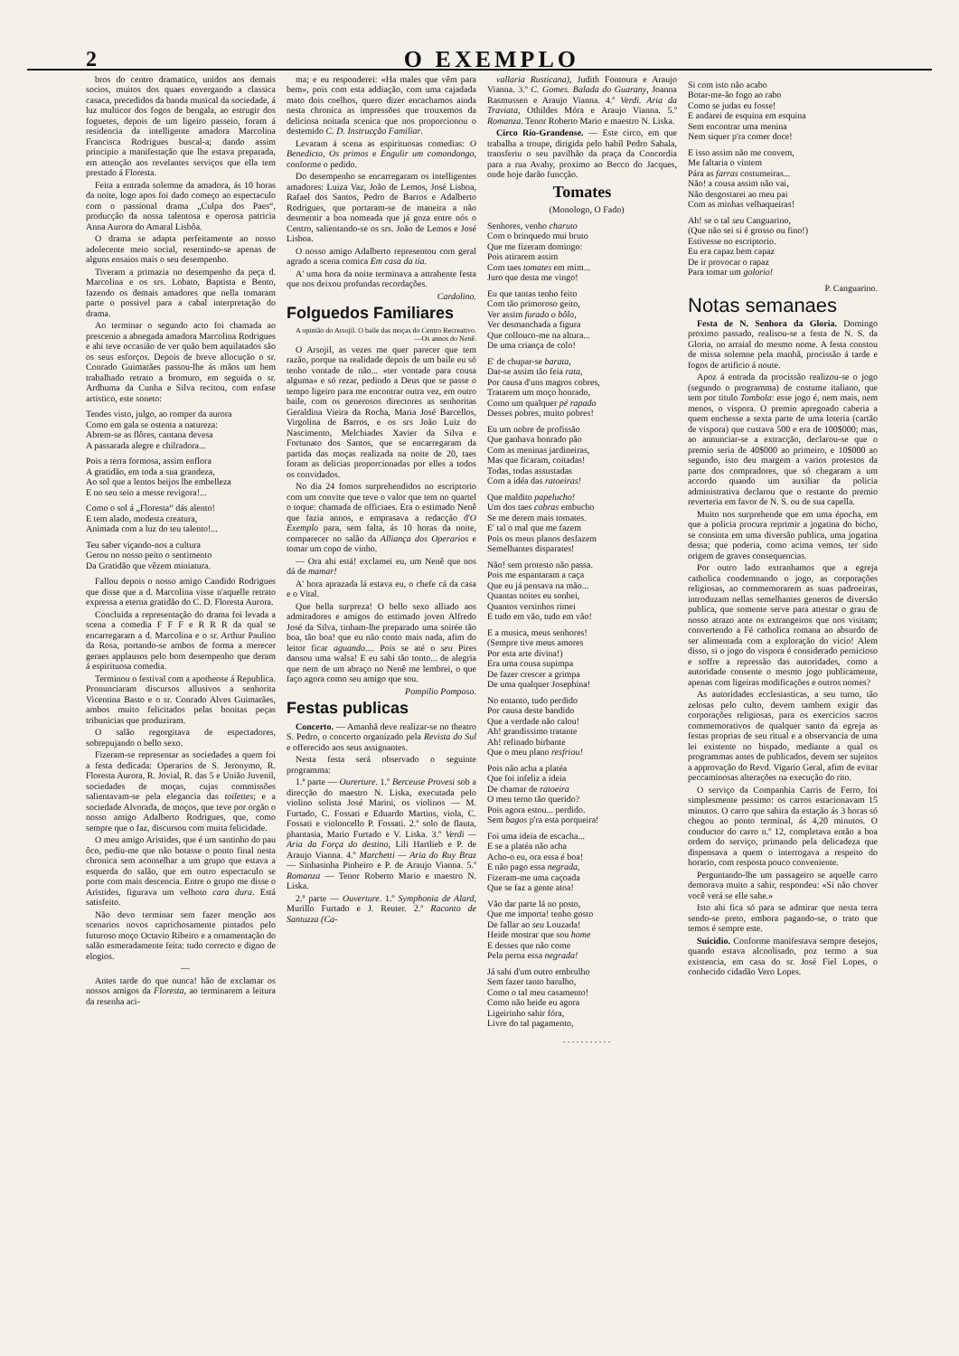2 O EXEMPLO
bros do centro dramatico, unidos aos demais socios, muitos dos quaes envergando a classica casaca, precedidos da banda musical da sociedade, á luz multicor dos fogos de bengala, ao estrugir dos foguetes, depois de um ligeiro passeio, foram á residencia da intelligente amadora Marcolina Francisca Rodrigues buscal-a; dando assim principio a manifestação que lhe estava preparada, em attenção aos revelantes serviços que ella tem prestado á Floresta.
Feita a entrada solemne da amadora, ás 10 horas da noite, logo apos foi dado começo ao espectaculo com o passional drama „Culpa dos Paes“, producção da nossa talentosa e operosa patricia Anna Aurora do Amaral Lisbôa.
O drama se adapta perfeitamente ao nosso adolecente meio social, resentindo-se apenas de alguns ensaios mais o seu desempenho.
Tiveram a primazia no desempenho da peça d. Marcolina e os srs. Lobato, Baptista e Bento, fazendo os demais amadores que nella tomaram parte o possivel para a cabal interpretação do drama.
Ao terminar o segundo acto foi chamada ao prescenio a abnegada amadora Marcolina Rodrigues e ahi teve occasião de ver quão bem aquilatados são os seus esforços. Depois de breve allocução o sr. Conrado Guimarães passou-lhe ás mãos um bem trabalhado retrato a bromuro, em seguida o sr. Ardhuma da Cunha e Silva recitou, com enfase artistico, este soneto:
Tendes visto, julgo, ao romper da aurora
Como em gala se ostenta a natureza:
Abrem-se as flôres, cantana devesa
A passarada alegre e chilradora...
Pois a terra formosa, assim enflora
A gratidão, em toda a sua grandeza,
Ao sol que a lentos beijos lhe embelleza
E no seu seio a messe revigora!...
Como o sol á „Floresta“ dás alento!
E tem alado, modesta creatura,
Animada com a luz do teu talento!...
Teu saber viçando-nos a cultura
Gerou no nosso peito o sentimento
Da Gratidão que vêzem miniatura.
Fallou depois o nosso amigo Candido Rodrigues que disse que a d. Marcolina visse n'aquelle retrato expressa a eterna gratidão do C. D. Floresta Aurora.
Concluida a representação do drama foi levada a scena a comedia F F F e R R R da qual se encarregaram a d. Marcolina e o sr. Arthur Paulino da Rosa, portando-se ambos de forma a merecer geraes applausos pelo bom desempenho que deram á espirituosa comedia.
Terminou o festival com a apotheose á Republica. Pronunciaram discursos allusivos a senhorita Vicentina Basto e o sr. Conrado Alves Guimarães, ambos muito felicitados pelas bonitas peças tribunicias que produziram.
O salão regorgitava de espectadores, sobrepujando o bello sexo.
Fizeram-se representar as sociedades a quem foi a festa dedicada: Operarios de S. Jeronymo, R. Floresta Aurora, R. Jovial, R. das 5 e União Juvenil, sociedades de moças, cujas commissões salientavam-se pela elegancia das toilettes; e a sociedade Alvorada, de moços, que teve por orgão o nosso amigo Adalberto Rodrigues, que, como sempre que o faz, discursou com muita felicidade.
O meu amigo Aristides, que é um santinho do pau ôco, pediu-me que não botasse o ponto final nesta chronica sem aconselhar a um grupo que estava a esquerda do salão, que em outro espectaculo se porte com mais descencia. Entre o grupo me disse o Aristides, figurava um velhoto cara dura. Está satisfeito.
Não devo terminar sem fazer menção aos scenarios novos caprichosamente pintados pelo futuroso moço Octavio Ribeiro e a ornamentação do salão esmeradamente feita: tudo correcto e digno de elogios.
—
Antes tarde do que nunca! hão de exclamar os nossos amigos da Floresta, ao terminarem a leitura da resenha aci-
ma; e eu responderei: «Ha males que vêm para bem», pois com esta addiação, com uma cajadada mato dois coelhos, quero dizer encachamos ainda nesta chronica as impressões que trouxemos da deliciosa noitada scenica que nos proporcionou o destemido C. D. Instrucção Familiar.
Levaram á scena as espirituosas comedias: O Benedicto, Os primos e Engulir um comondongo, conforme o pedido.
Do desempenho se encarregaram os intelligentes amadores: Luiza Vaz, João de Lemos, José Lisboa, Rafael dos Santos, Pedro de Barros e Adalberto Rodrigues, que portaram-se de maneira a não desmentir a boa nomeada que já goza entre nós o Centro, salientando-se os srs. João de Lemos e José Lisboa.
O nosso amigo Adalberto representou com geral agrado a scena comica Em casa da tia.
A' uma hora da noite terminava a attrahente festa que nos deixou profundas recordações.
Cardolino.
Folguedos Familiares
A opinião do Arsojil. O baile das moças do Centro Recreativo.—Os annos do Nenê.
O Arsojil, as vezes me quer parecer que tem razão, porque na realidade depois de um baile eu só tenho vontade de não... «ter vontade para cousa alguma» e só rezar, pedindo a Deus que se passe o tempo ligeiro para me encontrar outra vez, em outro baile, com os generosos directores as senhoritas Geraldina Vieira da Rocha, Maria José Barcellos, Virgolina de Barros, e os srs João Luiz do Nascimento, Melchiades Xavier da Silva e Fortunato dos Santos, que se encarregaram da partida das moças realizada na noite de 20, taes foram as delicias proporcionadas por elles a todos os convidados.
No dia 24 fomos surprehendidos no escriptorio com um convite que teve o valor que tem no quartel o toque: chamada de officiaes. Era o estimado Nenê que fazia annos, e emprasava a redacção d'O Exemplo para, sem falta, ás 10 horas da noite, comparecer no salão da Alliança dos Operarios e tomar um copo de vinho.
— Ora ahi está! exclamei eu, um Nenê que nos dá de mamar!
A' hora aprazada lá estava eu, o chefe cá da casa e o Vital.
Que bella surpreza! O bello sexo alliado aos admiradores e amigos do estimado joven Alfredo José da Silva, tinham-lhe preparado uma soirée tão boa, tão boa! que eu não conto mais nada, afim do leitor ficar aguando.... Pois se até o seu Pires dansou uma walsa! E eu sahi tão tonto... de alegria que nem de um abraço no Nenê me lembrei, o que faço agora como seu amigo que sou.
Pompilio Pomposo.
Festas publicas
Concerto. — Amanhã deve realizar-se no theatro S. Pedro, o concerto organizado pela Revista do Sul e offerecido aos seus assignantes.
Nesta festa será observado o seguinte programma:
1.ª parte — Ourerture. 1.º Berceuse Provesi sob a direcção do maestro N. Liska, executada pelo violino solista José Marini, os violinos — M. Furtado, C. Fossati e Eduardo Martins, viola, C. Fossati e violoncello P. Fossati. 2.º solo de flauta, phantasia, Mario Furtado e V. Liska. 3.º Verdi — Aria da Força do destino, Lili Hartlieb e P. de Araujo Vianna. 4.º Marchetti — Aria do Ruy Braz — Sinhasinha Pinheiro e P. de Araujo Vianna. 5.º Romanza — Tenor Roberto Mario e maestro N. Liska.
2.ª parte — Ouverture. 1.º Symphonia de Alard, Murillo Furtado e J. Reuter. 2.º Raconto de Santuzza (Ca-
vallaria Rusticana), Judith Fontoura e Araujo Vianna. 3.º C. Gomes. Balada do Guarany, Joanna Rasmussen e Araujo Vianna. 4.º Verdi. Aria da Traviata, Othildes Móra e Araujo Vianna. 5.º Romanza. Tenor Roberto Mario e maestro N. Liska.
Circo Rio-Grandense. — Este circo, em que trabalha a troupe, dirigida pelo habil Pedro Sabala, transferiu o seu pavilhão da praça da Concordia para a rua Avahy, proximo ao Becco do Jacques, onde hoje darão funcção.
Tomates
(Monologo, O Fado)
Senhores, venho charuto
Com o brinquedo mui bruto
Que me fizeram domingo:
Pois atirarem assim
Com taes tomates em mim...
Juro que desta me vingo!
Eu que tantas tenho feito
Com tão primoroso geito,
Ver assim furado o bôlo,
Ver desmanchada a figura
Que collouco-me na altura...
De uma criança de colo!
E' de chupar-se barata,
Dar-se assim tão feia rata,
Por causa d'uns magros cobres,
Tratarem um moço honrado,
Como um qualquer pé rapado
Desses pobres, muito pobres!
Eu um nobre de profissão
Que ganhava honrado pão
Com as meninas jardineiras,
Mas que ficaram, coitadas!
Todas, todas assustadas
Com a idéa das ratoeiras!
Que maldito papelucho!
Um dos taes cobras embucho
Se me derem mais tomates.
E' tal o mal que me fazem
Pois os meus planos desfazem
Semelhantes disparates!
Não! sem protesto não passa.
Pois me espantaram a caça
Que eu já pensava na mão...
Quantas noites eu sonhei,
Quantos versinhos rimei
E tudo em vão, tudo em vão!
E a musica, meus senhores!
(Sempre tive meus amores
Por esta arte divina!)
Era uma cousa supimpa
De fazer crescer a grimpa
De uma qualquer Josephina!
No entanto, tudo perdido
Por causa deste bandido
Que a verdade não calou!
Ah! grandissimo tratante
Ah! refinado birbante
Que o meu plano resfriou!
Pois não acha a platéa
Que foi infeliz a ideia
De chamar de ratoeira
O meu terno tão querido?
Pois agora estou... perdido.
Sem bagos p'ra esta porqueira!
Foi uma ideia de escacha...
E se a platéa não acha
Acho-o eu, ora essa é boa!
E não pago essa negrada,
Fizeram-me uma caçoada
Que se faz a gente atoa!
Vão dar parte lá no posto,
Que me importa! tenho gosto
De fallar ao seu Louzada!
Heide mostrar que sou home
E desses que não come
Pela perna essa negrada!
Já sahi d'um outro embrulho
Sem fazer tanto barulho,
Como o tal meu casamento!
Como não heide eu agora
Ligeirinho sahir fóra,
Livre do tal pagamento,
. . . . . . . . . . .
Si com isto não acabo
Botar-me-ão fogo ao rabo
Como se judas eu fosse!
E andarei de esquina em esquina
Sem encontrar uma menina
Nem siquer p'ra comer doce!
E isso assim não me convem,
Me faltaria o vintem
Pára as farras costumeiras...
Não! a cousa assim não vai,
Não desgostarei ao meu pai
Com as minhas velhaqueiras!
Ah! se o tal seu Canguarino,
(Que não sei si é grosso ou fino!)
Estivesse no escriptorio.
Eu era capaz bem capaz
De ir provocar o rapaz
Para tomar um golorio!
P. Canguarino.
Notas semanaes
Festa de N. Senhora da Gloria. Domingo proximo passado, realisou-se a festa de N. S. da Gloria, no arraial do mesmo nome. A festa constou de missa solemne pela manhã, procissão á tarde e fogos de artificio á noute.
Apoz á entrada da procissão realizou-se o jogo (segundo o programma) de costume italiano, que tem por titulo Tombola: esse jogo é, nem mais, nem menos, o vispora. O premio apregoado caberia a quem enchesse a sexta parte de uma loteria (cartão de vispora) que custava 500 e era de 100$000; mas, ao annunciar-se a extracção, declarou-se que o premio seria de 40$000 ao primeiro, e 10$000 ao segundo, isto deu margem a varios protestos da parte dos compradores, que só chegaram a um accordo quando um auxiliar da policia administrativa declarou que o restante do premio reverteria em favor de N. S. ou de sua capella.
Muito nos surprehende que em uma épocha, em que a policia procura reprimir a jogatina do bicho, se consinta em uma diversão publica, uma jogatina dessa; que poderia, como acima vemos, ter sido origem de graves consequencias.
Por outro lado extranhamos que a egreja catholica condemnando o jogo, as corporações religiosas, ao commemorarem as suas padroeiras, introduzam nellas semelhantes generos de diversão publica, que somente serve para attestar o grau de nosso atrazo ante os extrangeiros que nos visitam; convertendo a Fé catholica romana ao absurdo de ser alimentada com a exploração do vicio! Alem disso, si o jogo do vispora é considerado pernicioso e soffre a repressão das autoridades, como a autoridade consente o mesmo jogo publicamente, apenas com ligeiras modificações e outros nomes?
As autoridades ecclesiasticas, a seu turno, tão zelosas pelo culto, devem tambem exigir das corporações religiosas, para os exercicios sacros commemorativos de qualquer santo da egreja as festas proprias de seu ritual e a observancia de uma lei existente no bispado, mediante a qual os programmas antes de publicados, devem ser sujeitos a approvação do Revd. Vigario Geral, afim de evitar peccaminosas alterações na execução do rito.
O serviço da Companhia Carris de Ferro, foi simplesmente pessimo: os carros estacionavam 15 minutos. O carro que sahira da estação ás 3 horas só chegou ao ponto terminal, ás 4,20 minutos. O conductor do carro n.º 12, completava então a boa ordem do serviço, primando pela delicadeza que dispensava a quem o interrogava a respeito do horario, com resposta pouco conveniente.
Perguntando-lhe um passageiro se aquelle carro demorava muito a sahir, respondeu: «Si não chover você verá se elle sahe.»
Isto ahi fica só para se admirar que nesta terra sendo-se preto, embora pagando-se, o trato que temos é sempre este.
Suicidio. Conforme manifestava sempre desejos, quando estava alcoolisado, poz termo a sua existencia, em casa do sr. José Fiel Lopes, o conhecido cidadão Vero Lopes.